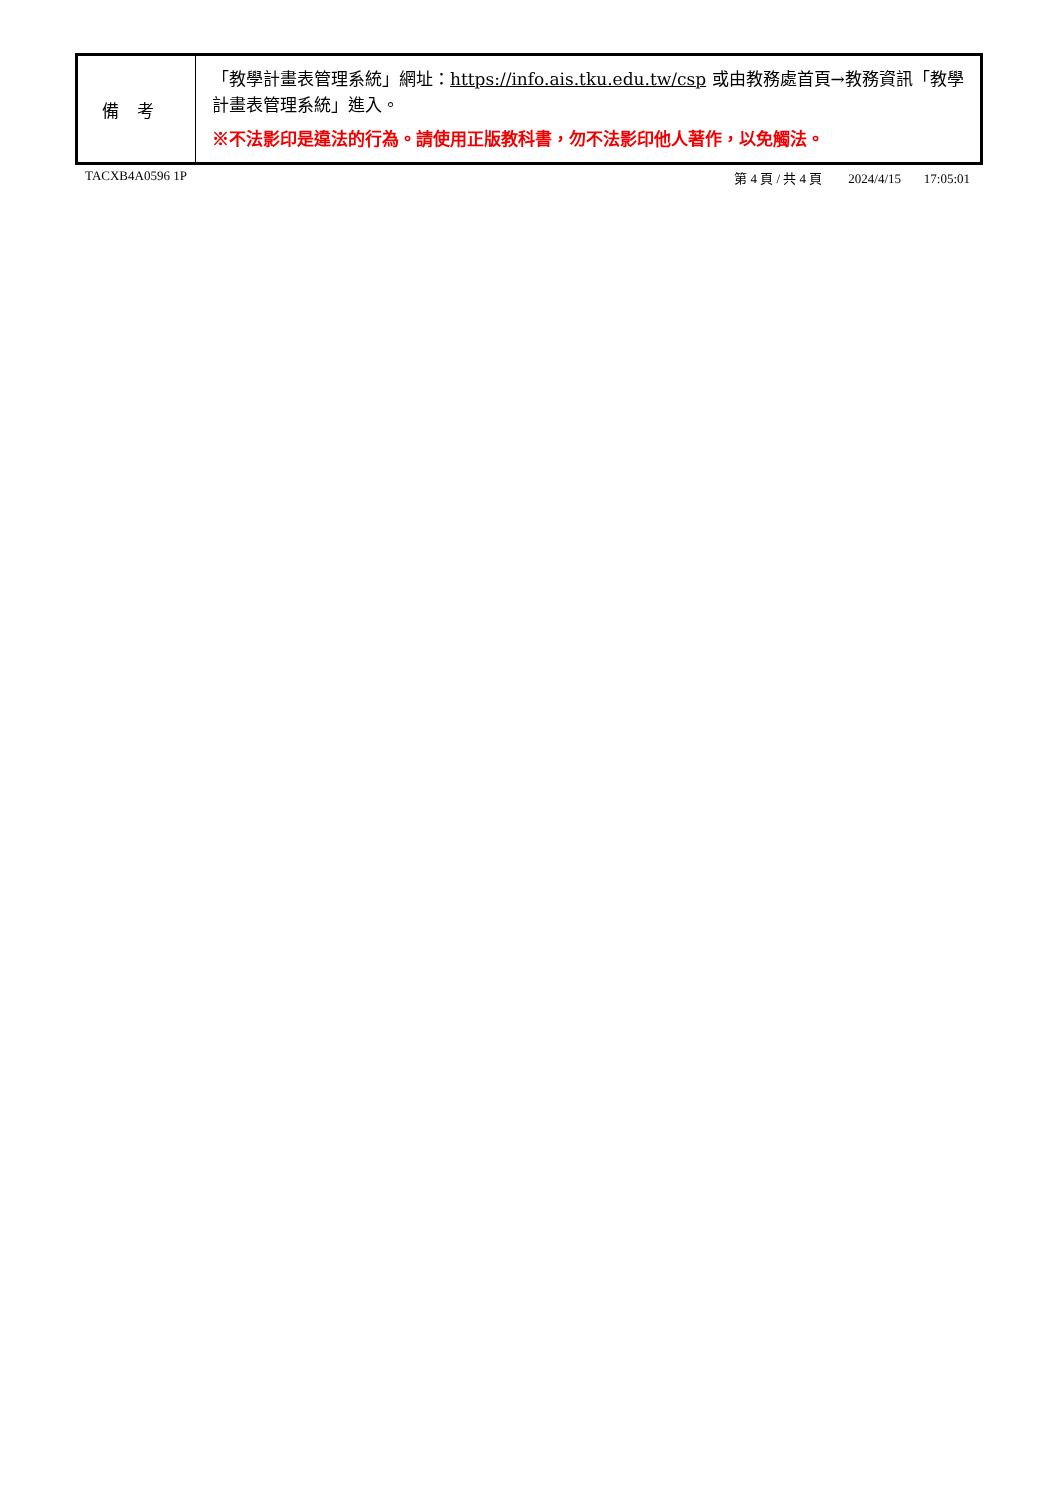| 備考 | 「教學計畫表管理系統」網址： https://info.ais.tku.edu.tw/csp 或由教務處首頁→教務資訊「教學計畫表管理系統」進入。 ※不法影印是違法的行為。請使用正版教科書，勿不法影印他人著作，以免觸法。 |
TACXB4A0596 1P 第 4 頁 / 共 4 頁 2024/4/15 17:05:01